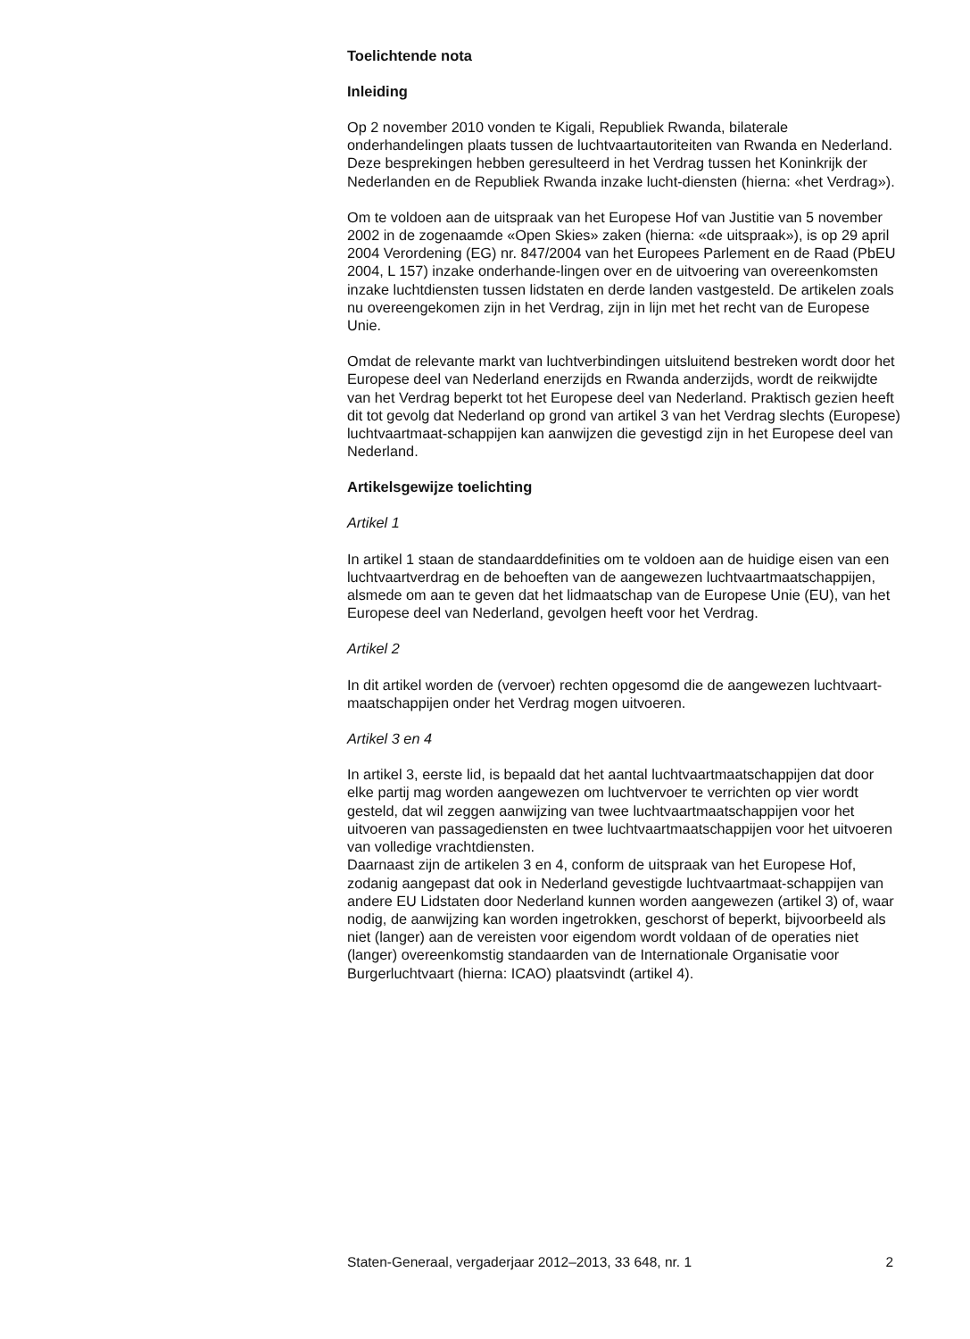Toelichtende nota
Inleiding
Op 2 november 2010 vonden te Kigali, Republiek Rwanda, bilaterale onderhandelingen plaats tussen de luchtvaartautoriteiten van Rwanda en Nederland. Deze besprekingen hebben geresulteerd in het Verdrag tussen het Koninkrijk der Nederlanden en de Republiek Rwanda inzake lucht-diensten (hierna: «het Verdrag»).
Om te voldoen aan de uitspraak van het Europese Hof van Justitie van 5 november 2002 in de zogenaamde «Open Skies» zaken (hierna: «de uitspraak»), is op 29 april 2004 Verordening (EG) nr. 847/2004 van het Europees Parlement en de Raad (PbEU 2004, L 157) inzake onderhande-lingen over en de uitvoering van overeenkomsten inzake luchtdiensten tussen lidstaten en derde landen vastgesteld. De artikelen zoals nu overeengekomen zijn in het Verdrag, zijn in lijn met het recht van de Europese Unie.
Omdat de relevante markt van luchtverbindingen uitsluitend bestreken wordt door het Europese deel van Nederland enerzijds en Rwanda anderzijds, wordt de reikwijdte van het Verdrag beperkt tot het Europese deel van Nederland. Praktisch gezien heeft dit tot gevolg dat Nederland op grond van artikel 3 van het Verdrag slechts (Europese) luchtvaartmaat-schappijen kan aanwijzen die gevestigd zijn in het Europese deel van Nederland.
Artikelsgewijze toelichting
Artikel 1
In artikel 1 staan de standaarddefinities om te voldoen aan de huidige eisen van een luchtvaartverdrag en de behoeften van de aangewezen luchtvaartmaatschappijen, alsmede om aan te geven dat het lidmaatschap van de Europese Unie (EU), van het Europese deel van Nederland, gevolgen heeft voor het Verdrag.
Artikel 2
In dit artikel worden de (vervoer) rechten opgesomd die de aangewezen luchtvaart-maatschappijen onder het Verdrag mogen uitvoeren.
Artikel 3 en 4
In artikel 3, eerste lid, is bepaald dat het aantal luchtvaartmaatschappijen dat door elke partij mag worden aangewezen om luchtvervoer te verrichten op vier wordt gesteld, dat wil zeggen aanwijzing van twee luchtvaartmaatschappijen voor het uitvoeren van passagediensten en twee luchtvaartmaatschappijen voor het uitvoeren van volledige vrachtdiensten.
Daarnaast zijn de artikelen 3 en 4, conform de uitspraak van het Europese Hof, zodanig aangepast dat ook in Nederland gevestigde luchtvaartmaat-schappijen van andere EU Lidstaten door Nederland kunnen worden aangewezen (artikel 3) of, waar nodig, de aanwijzing kan worden ingetrokken, geschorst of beperkt, bijvoorbeeld als niet (langer) aan de vereisten voor eigendom wordt voldaan of de operaties niet (langer) overeenkomstig standaarden van de Internationale Organisatie voor Burgerluchtvaart (hierna: ICAO) plaatsvindt (artikel 4).
Staten-Generaal, vergaderjaar 2012–2013, 33 648, nr. 1 2